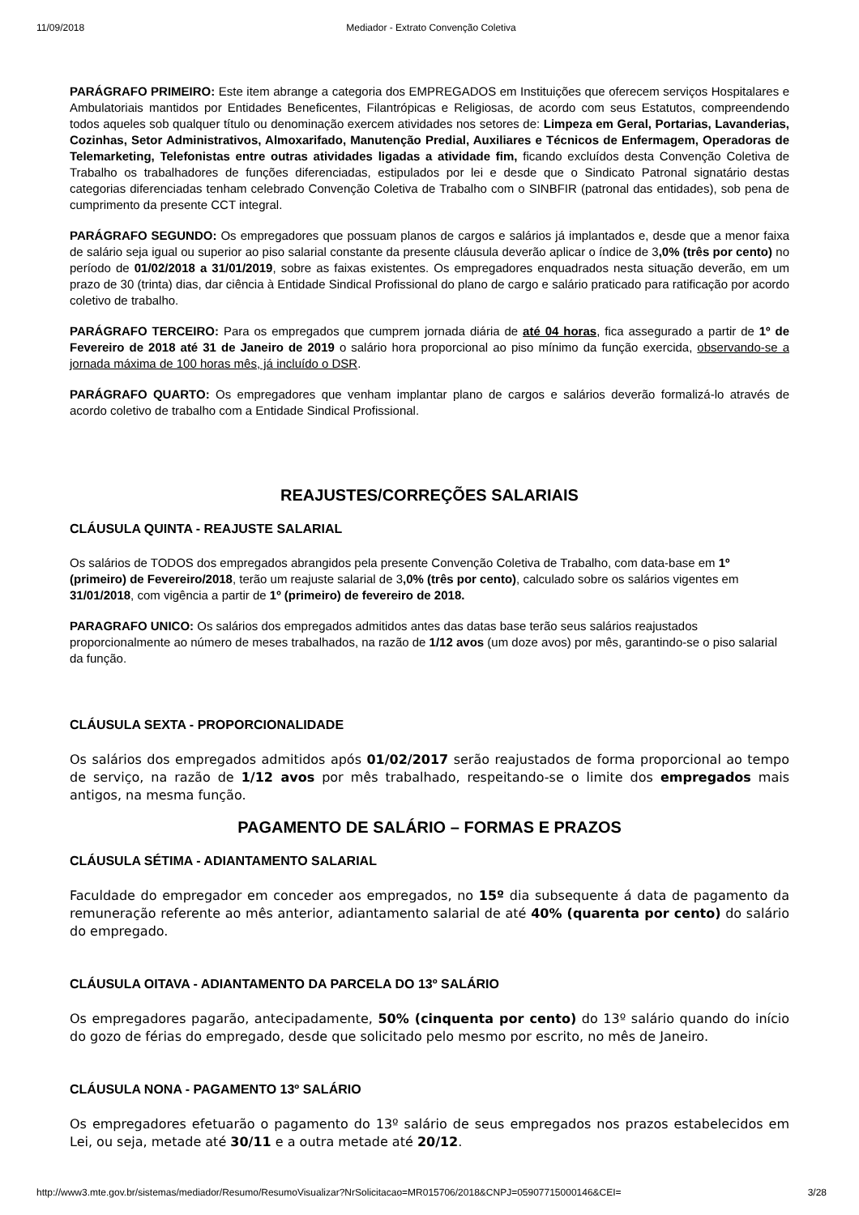11/09/2018 Mediador - Extrato Convenção Coletiva
PARÁGRAFO PRIMEIRO: Este item abrange a categoria dos EMPREGADOS em Instituições que oferecem serviços Hospitalares e Ambulatoriais mantidos por Entidades Beneficentes, Filantrópicas e Religiosas, de acordo com seus Estatutos, compreendendo todos aqueles sob qualquer título ou denominação exercem atividades nos setores de: Limpeza em Geral, Portarias, Lavanderias, Cozinhas, Setor Administrativos, Almoxarifado, Manutenção Predial, Auxiliares e Técnicos de Enfermagem, Operadoras de Telemarketing, Telefonistas entre outras atividades ligadas a atividade fim, ficando excluídos desta Convenção Coletiva de Trabalho os trabalhadores de funções diferenciadas, estipulados por lei e desde que o Sindicato Patronal signatário destas categorias diferenciadas tenham celebrado Convenção Coletiva de Trabalho com o SINBFIR (patronal das entidades), sob pena de cumprimento da presente CCT integral.
PARÁGRAFO SEGUNDO: Os empregadores que possuam planos de cargos e salários já implantados e, desde que a menor faixa de salário seja igual ou superior ao piso salarial constante da presente cláusula deverão aplicar o índice de 3,0% (três por cento) no período de 01/02/2018 a 31/01/2019, sobre as faixas existentes. Os empregadores enquadrados nesta situação deverão, em um prazo de 30 (trinta) dias, dar ciência à Entidade Sindical Profissional do plano de cargo e salário praticado para ratificação por acordo coletivo de trabalho.
PARÁGRAFO TERCEIRO: Para os empregados que cumprem jornada diária de até 04 horas, fica assegurado a partir de 1º de Fevereiro de 2018 até 31 de Janeiro de 2019 o salário hora proporcional ao piso mínimo da função exercida, observando-se a jornada máxima de 100 horas mês, já incluído o DSR.
PARÁGRAFO QUARTO: Os empregadores que venham implantar plano de cargos e salários deverão formalizá-lo através de acordo coletivo de trabalho com a Entidade Sindical Profissional.
REAJUSTES/CORREÇÕES SALARIAIS
CLÁUSULA QUINTA - REAJUSTE SALARIAL
Os salários de TODOS dos empregados abrangidos pela presente Convenção Coletiva de Trabalho, com data-base em 1º (primeiro) de Fevereiro/2018, terão um reajuste salarial de 3,0% (três por cento), calculado sobre os salários vigentes em 31/01/2018, com vigência a partir de 1º (primeiro) de fevereiro de 2018.
PARAGRAFO UNICO: Os salários dos empregados admitidos antes das datas base terão seus salários reajustados proporcionalmente ao número de meses trabalhados, na razão de 1/12 avos (um doze avos) por mês, garantindo-se o piso salarial da função.
CLÁUSULA SEXTA - PROPORCIONALIDADE
Os salários dos empregados admitidos após 01/02/2017 serão reajustados de forma proporcional ao tempo de serviço, na razão de 1/12 avos por mês trabalhado, respeitando-se o limite dos empregados mais antigos, na mesma função.
PAGAMENTO DE SALÁRIO – FORMAS E PRAZOS
CLÁUSULA SÉTIMA - ADIANTAMENTO SALARIAL
Faculdade do empregador em conceder aos empregados, no 15º dia subsequente á data de pagamento da remuneração referente ao mês anterior, adiantamento salarial de até 40% (quarenta por cento) do salário do empregado.
CLÁUSULA OITAVA - ADIANTAMENTO DA PARCELA DO 13º SALÁRIO
Os empregadores pagarão, antecipadamente, 50% (cinquenta por cento) do 13º salário quando do início do gozo de férias do empregado, desde que solicitado pelo mesmo por escrito, no mês de Janeiro.
CLÁUSULA NONA - PAGAMENTO 13º SALÁRIO
Os empregadores efetuarão o pagamento do 13º salário de seus empregados nos prazos estabelecidos em Lei, ou seja, metade até 30/11 e a outra metade até 20/12.
http://www3.mte.gov.br/sistemas/mediador/Resumo/ResumoVisualizar?NrSolicitacao=MR015706/2018&CNPJ=05907715000146&CEI= 3/28